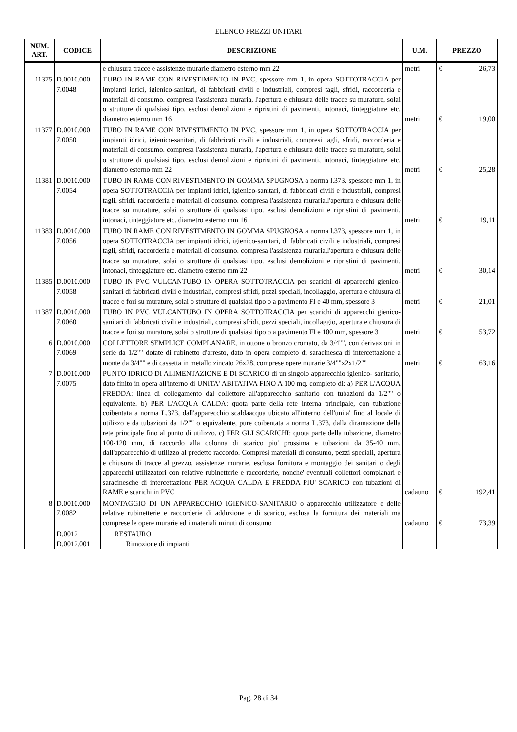ELENCO PREZZI UNITARI
| NUM. ART. | CODICE | DESCRIZIONE | U.M. | PREZZO |
| --- | --- | --- | --- | --- |
| | | e chiusura tracce e assistenze murarie diametro esterno mm 22 | metri | € 26,73 |
| 11375 | D.0010.000 7.0048 | TUBO IN RAME CON RIVESTIMENTO IN PVC, spessore mm 1, in opera SOTTOTRACCIA per impianti idrici, igienico-sanitari, di fabbricati civili e industriali, compresi tagli, sfridi, raccorderia e materiali di consumo. compresa l'assistenza muraria, l'apertura e chiusura delle tracce su murature, solai o strutture di qualsiasi tipo. esclusi demolizioni e ripristini di pavimenti, intonaci, tinteggiature etc. diametro esterno mm 16 | metri | € 19,00 |
| 11377 | D.0010.000 7.0050 | TUBO IN RAME CON RIVESTIMENTO IN PVC, spessore mm 1, in opera SOTTOTRACCIA per impianti idrici, igienico-sanitari, di fabbricati civili e industriali, compresi tagli, sfridi, raccorderia e materiali di consumo. compresa l'assistenza muraria, l'apertura e chiusura delle tracce su murature, solai o strutture di qualsiasi tipo. esclusi demolizioni e ripristini di pavimenti, intonaci, tinteggiature etc. diametro esterno mm 22 | metri | € 25,28 |
| 11381 | D.0010.000 7.0054 | TUBO IN RAME CON RIVESTIMENTO IN GOMMA SPUGNOSA a norma l.373, spessore mm 1, in opera SOTTOTRACCIA per impianti idrici, igienico-sanitari, di fabbricati civili e industriali, compresi tagli, sfridi, raccorderia e materiali di consumo. compresa l'assistenza muraria,l'apertura e chiusura delle tracce su murature, solai o strutture di qualsiasi tipo. esclusi demolizioni e ripristini di pavimenti, intonaci, tinteggiature etc. diametro esterno mm 16 | metri | € 19,11 |
| 11383 | D.0010.000 7.0056 | TUBO IN RAME CON RIVESTIMENTO IN GOMMA SPUGNOSA a norma l.373, spessore mm 1, in opera SOTTOTRACCIA per impianti idrici, igienico-sanitari, di fabbricati civili e industriali, compresi tagli, sfridi, raccorderia e materiali di consumo. compresa l'assistenza muraria,l'apertura e chiusura delle tracce su murature, solai o strutture di qualsiasi tipo. esclusi demolizioni e ripristini di pavimenti, intonaci, tinteggiature etc. diametro esterno mm 22 | metri | € 30,14 |
| 11385 | D.0010.000 7.0058 | TUBO IN PVC VULCANTUBO IN OPERA SOTTOTRACCIA per scarichi di apparecchi gienico- sanitari di fabbricati civili e industriali, compresi sfridi, pezzi speciali, incollaggio, apertura e chiusura di tracce e fori su murature, solai o strutture di qualsiasi tipo o a pavimento FI e 40 mm, spessore 3 | metri | € 21,01 |
| 11387 | D.0010.000 7.0060 | TUBO IN PVC VULCANTUBO IN OPERA SOTTOTRACCIA per scarichi di apparecchi gienico- sanitari di fabbricati civili e industriali, compresi sfridi, pezzi speciali, incollaggio, apertura e chiusura di tracce e fori su murature, solai o strutture di qualsiasi tipo o a pavimento FI e 100 mm, spessore 3 | metri | € 53,72 |
| 6 | D.0010.000 7.0069 | COLLETTORE SEMPLICE COMPLANARE, in ottone o bronzo cromato, da 3/4"", con derivazioni in serie da 1/2"" dotate di rubinetto d'arresto, dato in opera completo di saracinesca di intercettazione a monte da 3/4"" e di cassetta in metallo zincato 26x28, comprese opere murarie 3/4""x2x1/2"" | metri | € 63,16 |
| 7 | D.0010.000 7.0075 | PUNTO IDRICO DI ALIMENTAZIONE E DI SCARICO di un singolo apparecchio igienico- sanitario, dato finito in opera all'interno di UNITA' ABITATIVA FINO A 100 mq, completo di: a) PER L'ACQUA FREDDA: linea di collegamento dal collettore all'apparecchio sanitario con tubazioni da 1/2"" o equivalente. b) PER L'ACQUA CALDA: quota parte della rete interna principale, con tubazione coibentata a norma L.373, dall'apparecchio scaldaacqua ubicato all'interno dell'unita' fino al locale di utilizzo e da tubazioni da 1/2"" o equivalente, pure coibentata a norma L.373, dalla diramazione della rete principale fino al punto di utilizzo. c) PER GLI SCARICHI: quota parte della tubazione, diametro 100-120 mm, di raccordo alla colonna di scarico piu' prossima e tubazioni da 35-40 mm, dall'apparecchio di utilizzo al predetto raccordo. Compresi materiali di consumo, pezzi speciali, apertura e chiusura di tracce al grezzo, assistenze murarie. esclusa fornitura e montaggio dei sanitari o degli apparecchi utilizzatori con relative rubinetterie e raccorderie, nonche' eventuali collettori complanari e saracinesche di intercettazione PER ACQUA CALDA E FREDDA PIU' SCARICO con tubazioni di RAME e scarichi in PVC | cadauno | € 192,41 |
| 8 | D.0010.000 7.0082 | MONTAGGIO DI UN APPARECCHIO IGIENICO-SANITARIO o apparecchio utilizzatore e delle relative rubinetterie e raccorderie di adduzione e di scarico, esclusa la fornitura dei materiali ma comprese le opere murarie ed i materiali minuti di consumo | cadauno | € 73,39 |
| | D.0012 D.0012.001 | RESTAURO Rimozione di impianti | | |
Pag. 28 di 34